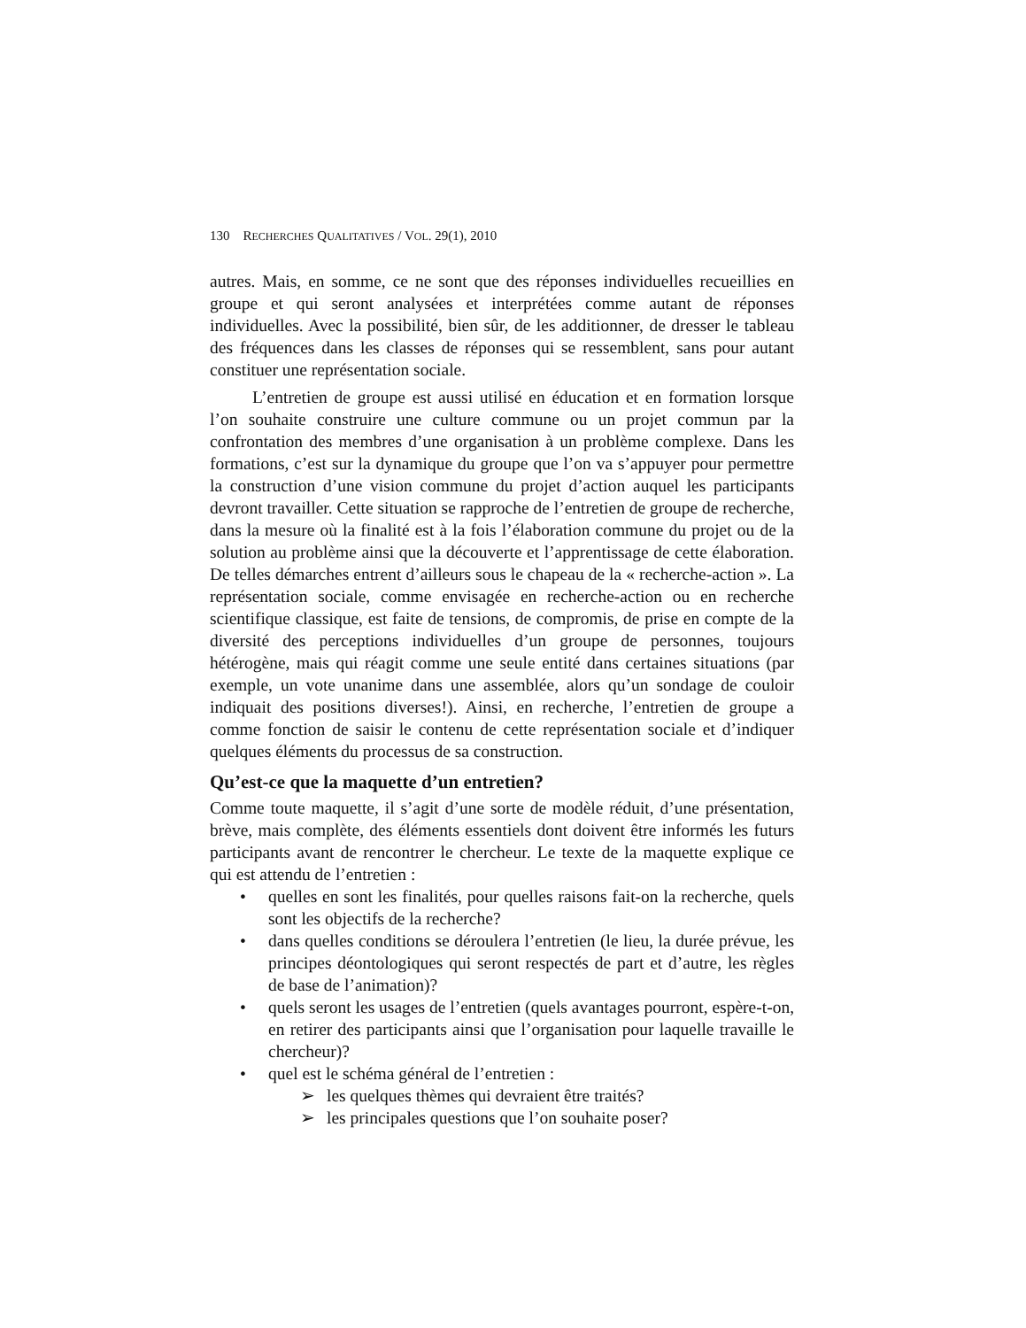130 RECHERCHES QUALITATIVES / VOL. 29(1), 2010
autres. Mais, en somme, ce ne sont que des réponses individuelles recueillies en groupe et qui seront analysées et interprétées comme autant de réponses individuelles. Avec la possibilité, bien sûr, de les additionner, de dresser le tableau des fréquences dans les classes de réponses qui se ressemblent, sans pour autant constituer une représentation sociale.
L’entretien de groupe est aussi utilisé en éducation et en formation lorsque l’on souhaite construire une culture commune ou un projet commun par la confrontation des membres d’une organisation à un problème complexe. Dans les formations, c’est sur la dynamique du groupe que l’on va s’appuyer pour permettre la construction d’une vision commune du projet d’action auquel les participants devront travailler. Cette situation se rapproche de l’entretien de groupe de recherche, dans la mesure où la finalité est à la fois l’élaboration commune du projet ou de la solution au problème ainsi que la découverte et l’apprentissage de cette élaboration. De telles démarches entrent d’ailleurs sous le chapeau de la « recherche-action ». La représentation sociale, comme envisagée en recherche-action ou en recherche scientifique classique, est faite de tensions, de compromis, de prise en compte de la diversité des perceptions individuelles d’un groupe de personnes, toujours hétérogène, mais qui réagit comme une seule entité dans certaines situations (par exemple, un vote unanime dans une assemblée, alors qu’un sondage de couloir indiquait des positions diverses!). Ainsi, en recherche, l’entretien de groupe a comme fonction de saisir le contenu de cette représentation sociale et d’indiquer quelques éléments du processus de sa construction.
Qu’est-ce que la maquette d’un entretien?
Comme toute maquette, il s’agit d’une sorte de modèle réduit, d’une présentation, brève, mais complète, des éléments essentiels dont doivent être informés les futurs participants avant de rencontrer le chercheur. Le texte de la maquette explique ce qui est attendu de l’entretien :
• quelles en sont les finalités, pour quelles raisons fait-on la recherche, quels sont les objectifs de la recherche?
• dans quelles conditions se déroulera l’entretien (le lieu, la durée prévue, les principes déontologiques qui seront respectés de part et d’autre, les règles de base de l’animation)?
• quels seront les usages de l’entretien (quels avantages pourront, espère-t-on, en retirer des participants ainsi que l’organisation pour laquelle travaille le chercheur)?
• quel est le schéma général de l’entretien :
➢ les quelques thèmes qui devraient être traités?
➢ les principales questions que l’on souhaite poser?